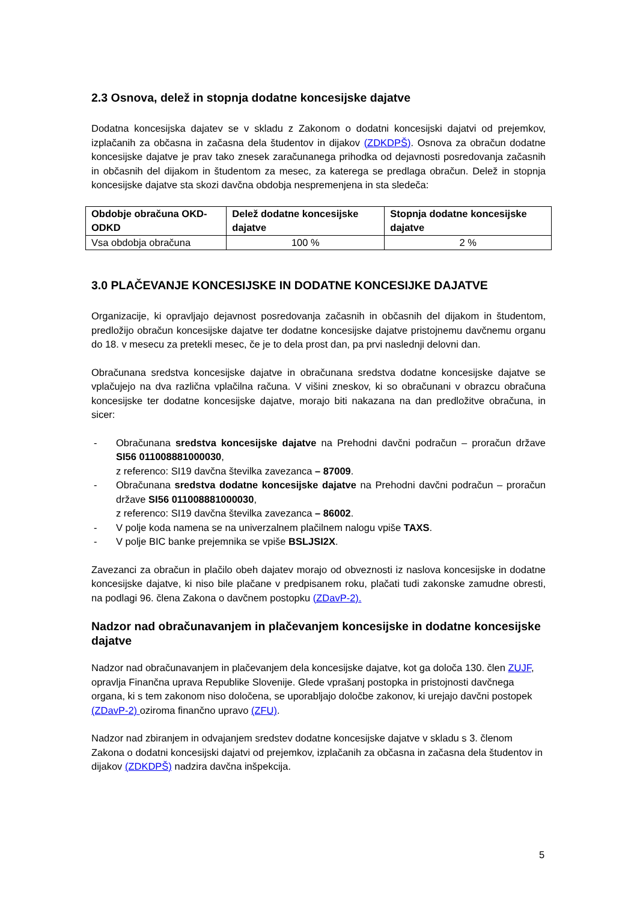2.3 Osnova, delež in stopnja dodatne koncesijske dajatve
Dodatna koncesijska dajatev se v skladu z Zakonom o dodatni koncesijski dajatvi od prejemkov, izplačanih za občasna in začasna dela študentov in dijakov (ZDKDPŠ). Osnova za obračun dodatne koncesijske dajatve je prav tako znesek zaračunanega prihodka od dejavnosti posredovanja začasnih in občasnih del dijakom in študentom za mesec, za katerega se predlaga obračun. Delež in stopnja koncesijske dajatve sta skozi davčna obdobja nespremenjena in sta sledeča:
| Obdobje obračuna OKD-ODKD | Delež dodatne koncesijske dajatve | Stopnja dodatne koncesijske dajatve |
| --- | --- | --- |
| Vsa obdobja obračuna | 100 % | 2 % |
3.0 PLAČEVANJE KONCESIJSKE IN DODATNE KONCESIJKE DAJATVE
Organizacije, ki opravljajo dejavnost posredovanja začasnih in občasnih del dijakom in študentom, predložijo obračun koncesijske dajatve ter dodatne koncesijske dajatve pristojnemu davčnemu organu do 18. v mesecu za pretekli mesec, če je to dela prost dan, pa prvi naslednji delovni dan.
Obračunana sredstva koncesijske dajatve in obračunana sredstva dodatne koncesijske dajatve se vplačujejo na dva različna vplačilna računa. V višini zneskov, ki so obračunani v obrazcu obračuna koncesijske ter dodatne koncesijske dajatve, morajo biti nakazana na dan predložitve obračuna, in sicer:
- Obračunana sredstva koncesijske dajatve na Prehodni davčni podračun – proračun države SI56 011008881000030,
z referenco: SI19 davčna številka zavezanca – 87009.
- Obračunana sredstva dodatne koncesijske dajatve na Prehodni davčni podračun – proračun države SI56 011008881000030,
z referenco: SI19 davčna številka zavezanca – 86002.
- V polje koda namena se na univerzalnem plačilnem nalogu vpiše TAXS.
- V polje BIC banke prejemnika se vpiše BSLJSI2X.
Zavezanci za obračun in plačilo obeh dajatev morajo od obveznosti iz naslova koncesijske in dodatne koncesijske dajatve, ki niso bile plačane v predpisanem roku, plačati tudi zakonske zamudne obresti, na podlagi 96. člena Zakona o davčnem postopku (ZDavP-2).
Nadzor nad obračunavanjem in plačevanjem koncesijske in dodatne koncesijske dajatve
Nadzor nad obračunavanjem in plačevanjem dela koncesijske dajatve, kot ga določa 130. člen ZUJF, opravlja Finančna uprava Republike Slovenije. Glede vprašanj postopka in pristojnosti davčnega organa, ki s tem zakonom niso določena, se uporabljajo določbe zakonov, ki urejajo davčni postopek (ZDavP-2) oziroma finančno upravo (ZFU).
Nadzor nad zbiranjem in odvajanjem sredstev dodatne koncesijske dajatve v skladu s 3. členom Zakona o dodatni koncesijski dajatvi od prejemkov, izplačanih za občasna in začasna dela študentov in dijakov (ZDKDPŠ) nadzira davčna inšpekcija.
5